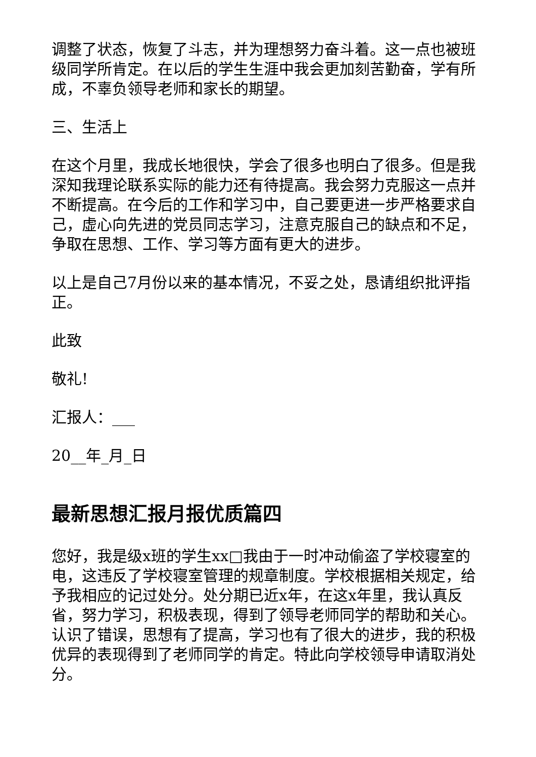调整了状态，恢复了斗志，并为理想努力奋斗着。这一点也被班级同学所肯定。在以后的学生生涯中我会更加刻苦勤奋，学有所成，不辜负领导老师和家长的期望。
三、生活上
在这个月里，我成长地很快，学会了很多也明白了很多。但是我深知我理论联系实际的能力还有待提高。我会努力克服这一点并不断提高。在今后的工作和学习中，自己要更进一步严格要求自己，虚心向先进的党员同志学习，注意克服自己的缺点和不足，争取在思想、工作、学习等方面有更大的进步。
以上是自己7月份以来的基本情况，不妥之处，恳请组织批评指正。
此致
敬礼!
汇报人：___
20__年_月_日
最新思想汇报月报优质篇四
您好，我是级x班的学生xx□我由于一时冲动偷盗了学校寝室的电，这违反了学校寝室管理的规章制度。学校根据相关规定，给予我相应的记过处分。处分期已近x年，在这x年里，我认真反省，努力学习，积极表现，得到了领导老师同学的帮助和关心。认识了错误，思想有了提高，学习也有了很大的进步，我的积极优异的表现得到了老师同学的肯定。特此向学校领导申请取消处分。